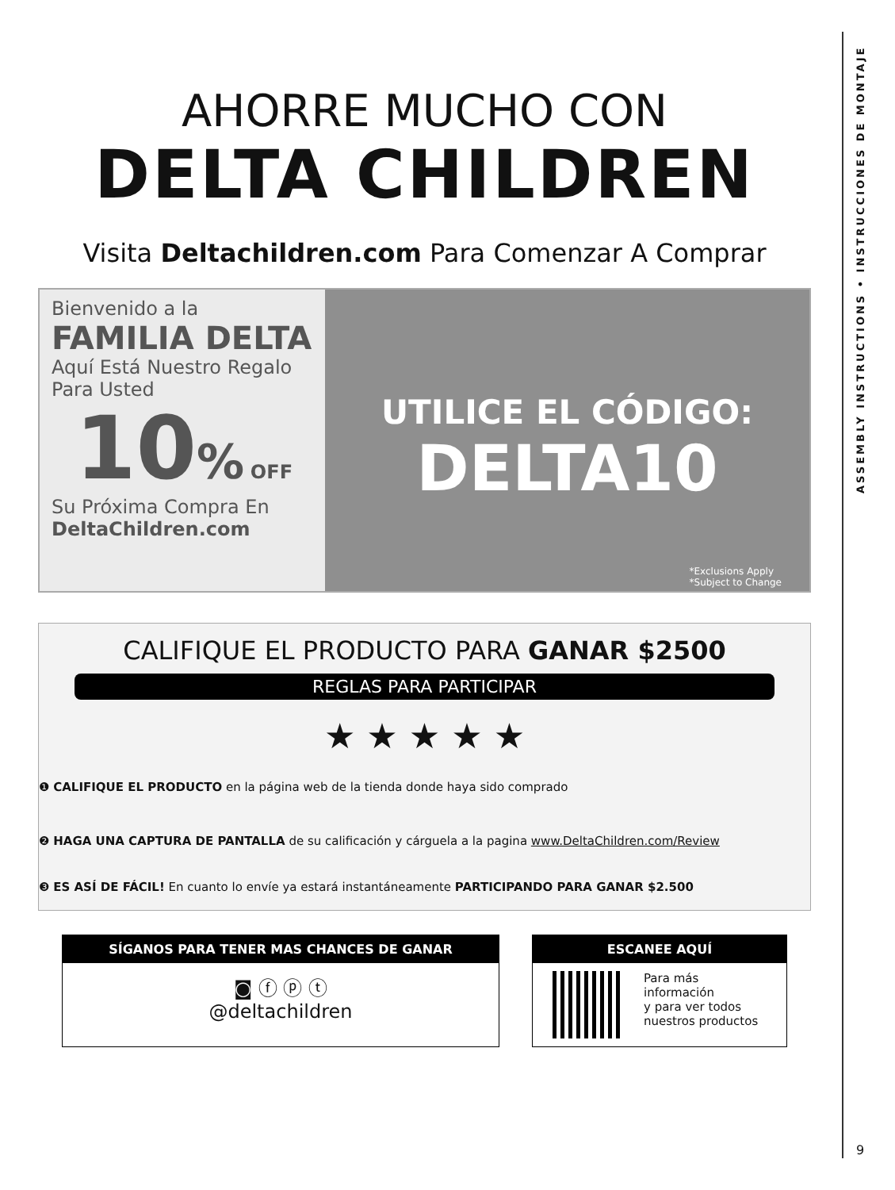AHORRE MUCHO CON
DELTA CHILDREN
Visita Deltachildren.com Para Comenzar A Comprar
Bienvenido a la
FAMILIA DELTA
Aquí Está Nuestro Regalo
Para Usted
10% OFF
Su Próxima Compra En
DeltaChildren.com
UTILICE EL CÓDIGO:
DELTA10
*Exclusions Apply
*Subject to Change
CALIFIQUE EL PRODUCTO PARA GANAR $2500
REGLAS PARA PARTICIPAR
★ ★ ★ ★ ★
❶ CALIFIQUE EL PRODUCTO en la página web de la tienda donde haya sido comprado
❷ HAGA UNA CAPTURA DE PANTALLA de su calificación y cárguela a la pagina www.DeltaChildren.com/Review
❸ ES ASÍ DE FÁCIL! En cuanto lo envíe ya estará instantáneamente PARTICIPANDO PARA GANAR $2.500
SÍGANOS PARA TENER MAS CHANCES DE GANAR
◙ ⓕ ⓟ ⓣ
@deltachildren
ESCANEE AQUÍ
Para más
información
y para ver todos
nuestros productos
ASSEMBLY INSTRUCTIONS • INSTRUCCIONES DE MONTAJE
9